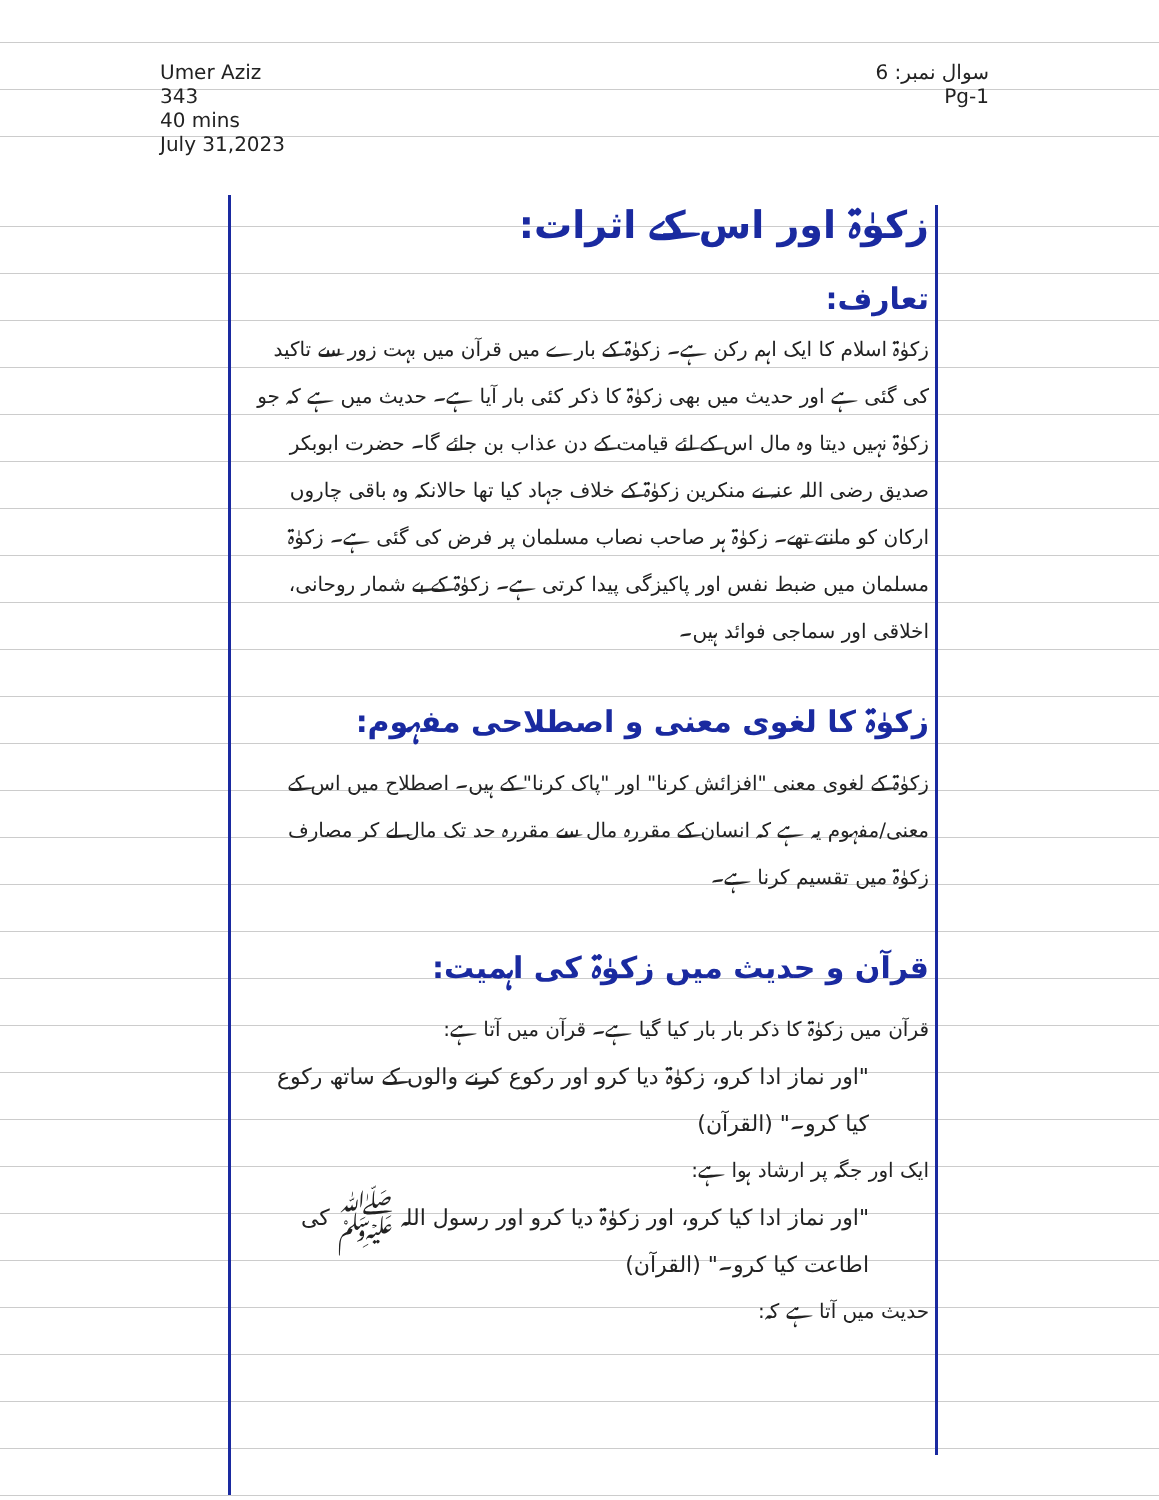Umer Aziz
343
40 mins
July 31,2023
سوال نمبر: 6
Pg-1
زکوٰۃ اور اس کے اثرات:
تعارف:
زکوٰۃ اسلام کا ایک اہم رکن ہے۔ زکوٰۃ کے بارے میں قرآن میں بہت زور سے تاکید کی گئی ہے اور حدیث میں بھی زکوٰۃ کا ذکر کئی بار آیا ہے۔ حدیث میں ہے کہ جو زکوٰۃ نہیں دیتا وہ مال اس کے لئے قیامت کے دن عذاب بن جائے گا۔ حضرت ابوبکر صدیق رضی اللہ عنہ نے منکرین زکوٰۃ کے خلاف جہاد کیا تھا حالانکہ وہ باقی چاروں ارکان کو مانتے تھے۔ زکوٰۃ ہر صاحب نصاب مسلمان پر فرض کی گئی ہے۔ زکوٰۃ مسلمان میں ضبط نفس اور پاکیزگی پیدا کرتی ہے۔ زکوٰۃ کے بے شمار روحانی، اخلاقی اور سماجی فوائد ہیں۔
زکوٰۃ کا لغوی معنی و اصطلاحی مفہوم:
زکوٰۃ کے لغوی معنی "افزائش کرنا" اور "پاک کرنا" کے ہیں۔ اصطلاح میں اس کے معنی/مفہوم یہ ہے کہ انسان کے مقررہ مال سے مقررہ حد تک مال لے کر مصارف زکوٰۃ میں تقسیم کرنا ہے۔
قرآن و حدیث میں زکوٰۃ کی اہمیت:
قرآن میں زکوٰۃ کا ذکر بار بار کیا گیا ہے۔ قرآن میں آتا ہے:
"اور نماز ادا کرو، زکوٰۃ دیا کرو اور رکوع کرنے والوں کے ساتھ رکوع کیا کرو۔" (القرآن)
ایک اور جگہ پر ارشاد ہوا ہے:
"اور نماز ادا کیا کرو، اور زکوٰۃ دیا کرو اور رسول اللہ ﷺ کی اطاعت کیا کرو۔" (القرآن)
حدیث میں آتا ہے کہ: